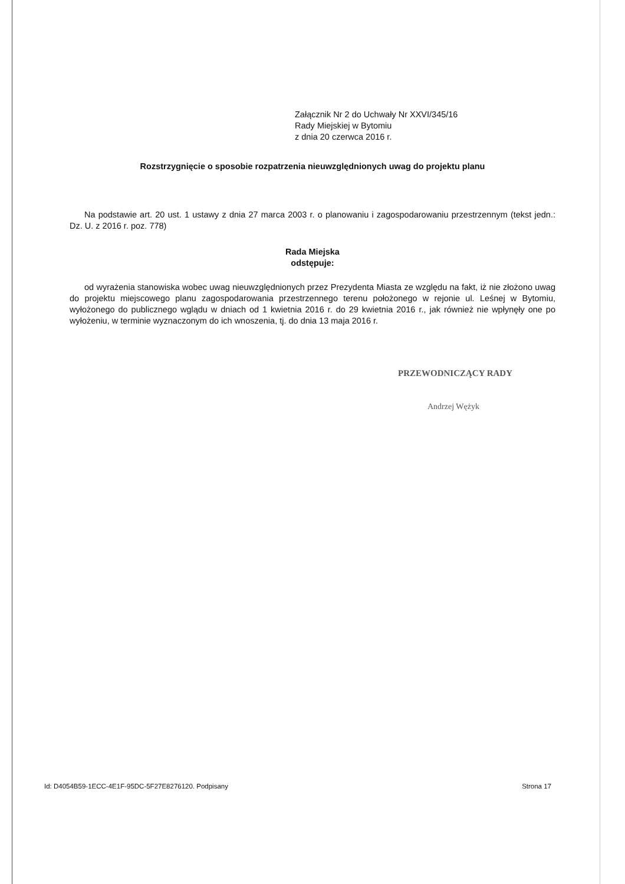Załącznik Nr 2 do Uchwały Nr XXVI/345/16
Rady Miejskiej w Bytomiu
z dnia 20 czerwca 2016 r.
Rozstrzygnięcie o sposobie rozpatrzenia nieuwzględnionych uwag do projektu planu
Na podstawie art. 20 ust. 1 ustawy z dnia 27 marca 2003 r. o planowaniu i zagospodarowaniu przestrzennym (tekst jedn.: Dz. U. z 2016 r. poz. 778)
Rada Miejska
odstępuje:
od wyrażenia stanowiska wobec uwag nieuwzględnionych przez Prezydenta Miasta ze względu na fakt, iż nie złożono uwag do projektu miejscowego planu zagospodarowania przestrzennego terenu położonego w rejonie ul. Leśnej w Bytomiu, wyłożonego do publicznego wglądu w dniach od 1 kwietnia 2016 r. do 29 kwietnia 2016 r., jak również nie wpłynęły one po wyłożeniu, w terminie wyznaczonym do ich wnoszenia, tj. do dnia 13 maja 2016 r.
PRZEWODNICZĄCY RADY
Andrzej Wężyk
Id: D4054B59-1ECC-4E1F-95DC-5F27E8276120. Podpisany Strona 17